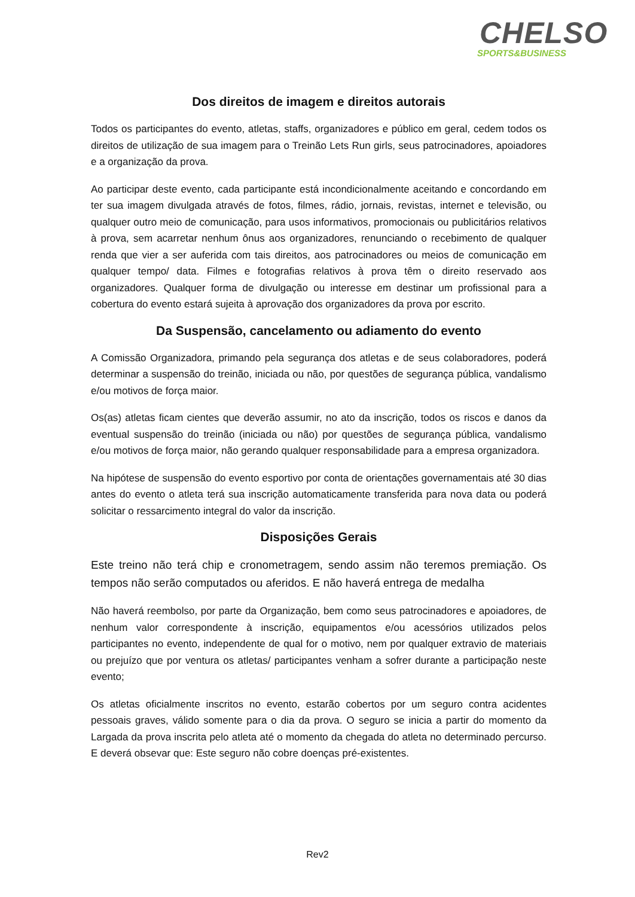CHELSO
SPORTS&BUSINESS
Dos direitos de imagem e direitos autorais
Todos os participantes do evento, atletas, staffs, organizadores e público em geral, cedem todos os direitos de utilização de sua imagem para o Treinão Lets Run girls, seus patrocinadores, apoiadores e a organização da prova.
Ao participar deste evento, cada participante está incondicionalmente aceitando e concordando em ter sua imagem divulgada através de fotos, filmes, rádio, jornais, revistas, internet e televisão, ou qualquer outro meio de comunicação, para usos informativos, promocionais ou publicitários relativos à prova, sem acarretar nenhum ônus aos organizadores, renunciando o recebimento de qualquer renda que vier a ser auferida com tais direitos, aos patrocinadores ou meios de comunicação em qualquer tempo/ data. Filmes e fotografias relativos à prova têm o direito reservado aos organizadores. Qualquer forma de divulgação ou interesse em destinar um profissional para a cobertura do evento estará sujeita à aprovação dos organizadores da prova por escrito.
Da Suspensão, cancelamento ou adiamento do evento
A Comissão Organizadora, primando pela segurança dos atletas e de seus colaboradores, poderá determinar a suspensão do treinão, iniciada ou não, por questões de segurança pública, vandalismo e/ou motivos de força maior.
Os(as) atletas ficam cientes que deverão assumir, no ato da inscrição, todos os riscos e danos da eventual suspensão do treinão (iniciada ou não) por questões de segurança pública, vandalismo e/ou motivos de força maior, não gerando qualquer responsabilidade para a empresa organizadora.
Na hipótese de suspensão do evento esportivo por conta de orientações governamentais até 30 dias antes do evento o atleta terá sua inscrição automaticamente transferida para nova data ou poderá solicitar o ressarcimento integral do valor da inscrição.
Disposições Gerais
Este treino não terá chip e cronometragem, sendo assim não teremos premiação. Os tempos não serão computados ou aferidos. E não haverá entrega de medalha
Não haverá reembolso, por parte da Organização, bem como seus patrocinadores e apoiadores, de nenhum valor correspondente à inscrição, equipamentos e/ou acessórios utilizados pelos participantes no evento, independente de qual for o motivo, nem por qualquer extravio de materiais ou prejuízo que por ventura os atletas/ participantes venham a sofrer durante a participação neste evento;
Os atletas oficialmente inscritos no evento, estarão cobertos por um seguro contra acidentes pessoais graves, válido somente para o dia da prova. O seguro se inicia a partir do momento da Largada da prova inscrita pelo atleta até o momento da chegada do atleta no determinado percurso. E deverá obsevar que: Este seguro não cobre doenças pré-existentes.
Rev2